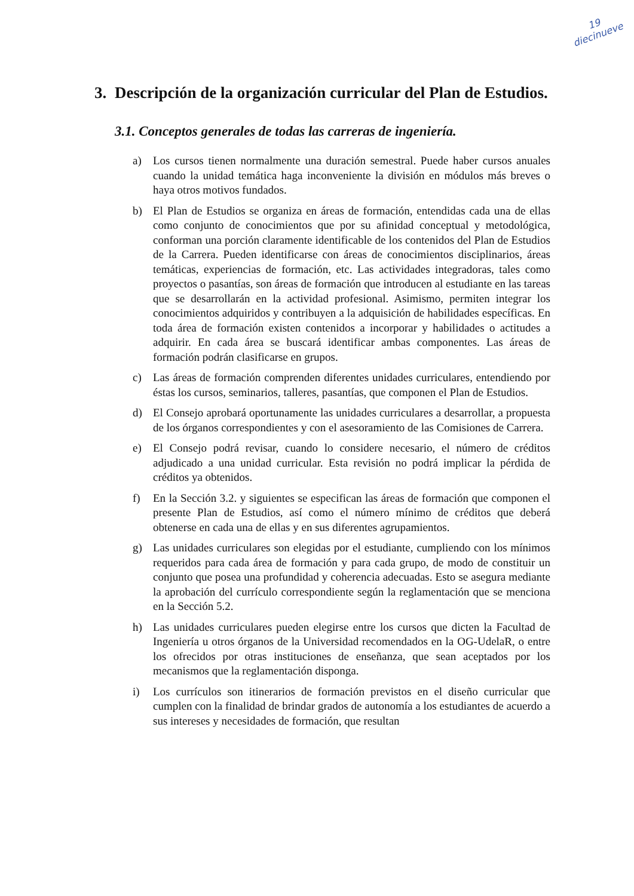19
diecinueve
3. Descripción de la organización curricular del Plan de Estudios.
3.1. Conceptos generales de todas las carreras de ingeniería.
a) Los cursos tienen normalmente una duración semestral. Puede haber cursos anuales cuando la unidad temática haga inconveniente la división en módulos más breves o haya otros motivos fundados.
b) El Plan de Estudios se organiza en áreas de formación, entendidas cada una de ellas como conjunto de conocimientos que por su afinidad conceptual y metodológica, conforman una porción claramente identificable de los contenidos del Plan de Estudios de la Carrera. Pueden identificarse con áreas de conocimientos disciplinarios, áreas temáticas, experiencias de formación, etc. Las actividades integradoras, tales como proyectos o pasantías, son áreas de formación que introducen al estudiante en las tareas que se desarrollarán en la actividad profesional. Asimismo, permiten integrar los conocimientos adquiridos y contribuyen a la adquisición de habilidades específicas. En toda área de formación existen contenidos a incorporar y habilidades o actitudes a adquirir. En cada área se buscará identificar ambas componentes. Las áreas de formación podrán clasificarse en grupos.
c) Las áreas de formación comprenden diferentes unidades curriculares, entendiendo por éstas los cursos, seminarios, talleres, pasantías, que componen el Plan de Estudios.
d) El Consejo aprobará oportunamente las unidades curriculares a desarrollar, a propuesta de los órganos correspondientes y con el asesoramiento de las Comisiones de Carrera.
e) El Consejo podrá revisar, cuando lo considere necesario, el número de créditos adjudicado a una unidad curricular. Esta revisión no podrá implicar la pérdida de créditos ya obtenidos.
f) En la Sección 3.2. y siguientes se especifican las áreas de formación que componen el presente Plan de Estudios, así como el número mínimo de créditos que deberá obtenerse en cada una de ellas y en sus diferentes agrupamientos.
g) Las unidades curriculares son elegidas por el estudiante, cumpliendo con los mínimos requeridos para cada área de formación y para cada grupo, de modo de constituir un conjunto que posea una profundidad y coherencia adecuadas. Esto se asegura mediante la aprobación del currículo correspondiente según la reglamentación que se menciona en la Sección 5.2.
h) Las unidades curriculares pueden elegirse entre los cursos que dicten la Facultad de Ingeniería u otros órganos de la Universidad recomendados en la OG-UdelaR, o entre los ofrecidos por otras instituciones de enseñanza, que sean aceptados por los mecanismos que la reglamentación disponga.
i) Los currículos son itinerarios de formación previstos en el diseño curricular que cumplen con la finalidad de brindar grados de autonomía a los estudiantes de acuerdo a sus intereses y necesidades de formación, que resultan